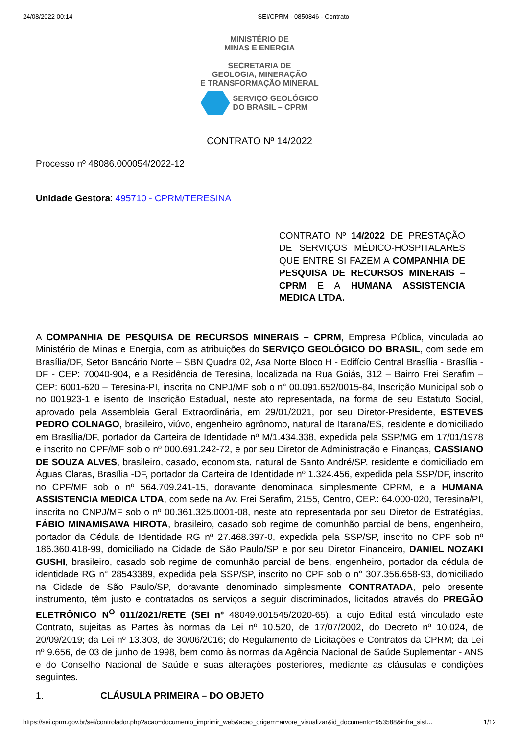24/08/2022 00:14 SEI/CPRM - 0850846 - Contrato
MINISTÉRIO DE
MINAS E ENERGIA
SECRETARIA DE
GEOLOGIA, MINERAÇÃO
E TRANSFORMAÇÃO MINERAL
SERVIÇO GEOLÓGICO
DO BRASIL – CPRM
CONTRATO Nº 14/2022
Processo nº 48086.000054/2022-12
Unidade Gestora: 495710 - CPRM/TERESINA
CONTRATO Nº 14/2022 DE PRESTAÇÃO DE SERVIÇOS MÉDICO-HOSPITALARES QUE ENTRE SI FAZEM A COMPANHIA DE PESQUISA DE RECURSOS MINERAIS – CPRM E A HUMANA ASSISTENCIA MEDICA LTDA.
A COMPANHIA DE PESQUISA DE RECURSOS MINERAIS – CPRM, Empresa Pública, vinculada ao Ministério de Minas e Energia, com as atribuições do SERVIÇO GEOLÓGICO DO BRASIL, com sede em Brasília/DF, Setor Bancário Norte – SBN Quadra 02, Asa Norte Bloco H - Edifício Central Brasília - Brasília - DF - CEP: 70040-904, e a Residência de Teresina, localizada na Rua Goiás, 312 – Bairro Frei Serafim – CEP: 6001-620 – Teresina-PI, inscrita no CNPJ/MF sob o n° 00.091.652/0015-84, Inscrição Municipal sob o no 001923-1 e isento de Inscrição Estadual, neste ato representada, na forma de seu Estatuto Social, aprovado pela Assembleia Geral Extraordinária, em 29/01/2021, por seu Diretor-Presidente, ESTEVES PEDRO COLNAGO, brasileiro, viúvo, engenheiro agrônomo, natural de Itarana/ES, residente e domiciliado em Brasília/DF, portador da Carteira de Identidade nº M/1.434.338, expedida pela SSP/MG em 17/01/1978 e inscrito no CPF/MF sob o nº 000.691.242-72, e por seu Diretor de Administração e Finanças, CASSIANO DE SOUZA ALVES, brasileiro, casado, economista, natural de Santo André/SP, residente e domiciliado em Águas Claras, Brasília -DF, portador da Carteira de Identidade nº 1.324.456, expedida pela SSP/DF, inscrito no CPF/MF sob o nº 564.709.241-15, doravante denominada simplesmente CPRM, e a HUMANA ASSISTENCIA MEDICA LTDA, com sede na Av. Frei Serafim, 2155, Centro, CEP.: 64.000-020, Teresina/PI, inscrita no CNPJ/MF sob o nº 00.361.325.0001-08, neste ato representada por seu Diretor de Estratégias, FÁBIO MINAMISAWA HIROTA, brasileiro, casado sob regime de comunhão parcial de bens, engenheiro, portador da Cédula de Identidade RG nº 27.468.397-0, expedida pela SSP/SP, inscrito no CPF sob nº 186.360.418-99, domiciliado na Cidade de São Paulo/SP e por seu Diretor Financeiro, DANIEL NOZAKI GUSHI, brasileiro, casado sob regime de comunhão parcial de bens, engenheiro, portador da cédula de identidade RG n° 28543389, expedida pela SSP/SP, inscrito no CPF sob o n° 307.356.658-93, domiciliado na Cidade de São Paulo/SP, doravante denominado simplesmente CONTRATADA, pelo presente instrumento, têm justo e contratados os serviços a seguir discriminados, licitados através do PREGÃO ELETRÔNICO N<sup>O</sup> 011/2021/RETE (SEI nº 48049.001545/2020-65), a cujo Edital está vinculado este Contrato, sujeitas as Partes às normas da Lei nº 10.520, de 17/07/2002, do Decreto nº 10.024, de 20/09/2019; da Lei nº 13.303, de 30/06/2016; do Regulamento de Licitações e Contratos da CPRM; da Lei nº 9.656, de 03 de junho de 1998, bem como às normas da Agência Nacional de Saúde Suplementar - ANS e do Conselho Nacional de Saúde e suas alterações posteriores, mediante as cláusulas e condições seguintes.
1. CLÁUSULA PRIMEIRA – DO OBJETO
https://sei.cprm.gov.br/sei/controlador.php?acao=documento_imprimir_web&acao_origem=arvore_visualizar&id_documento=953588&infra_sist… 1/12